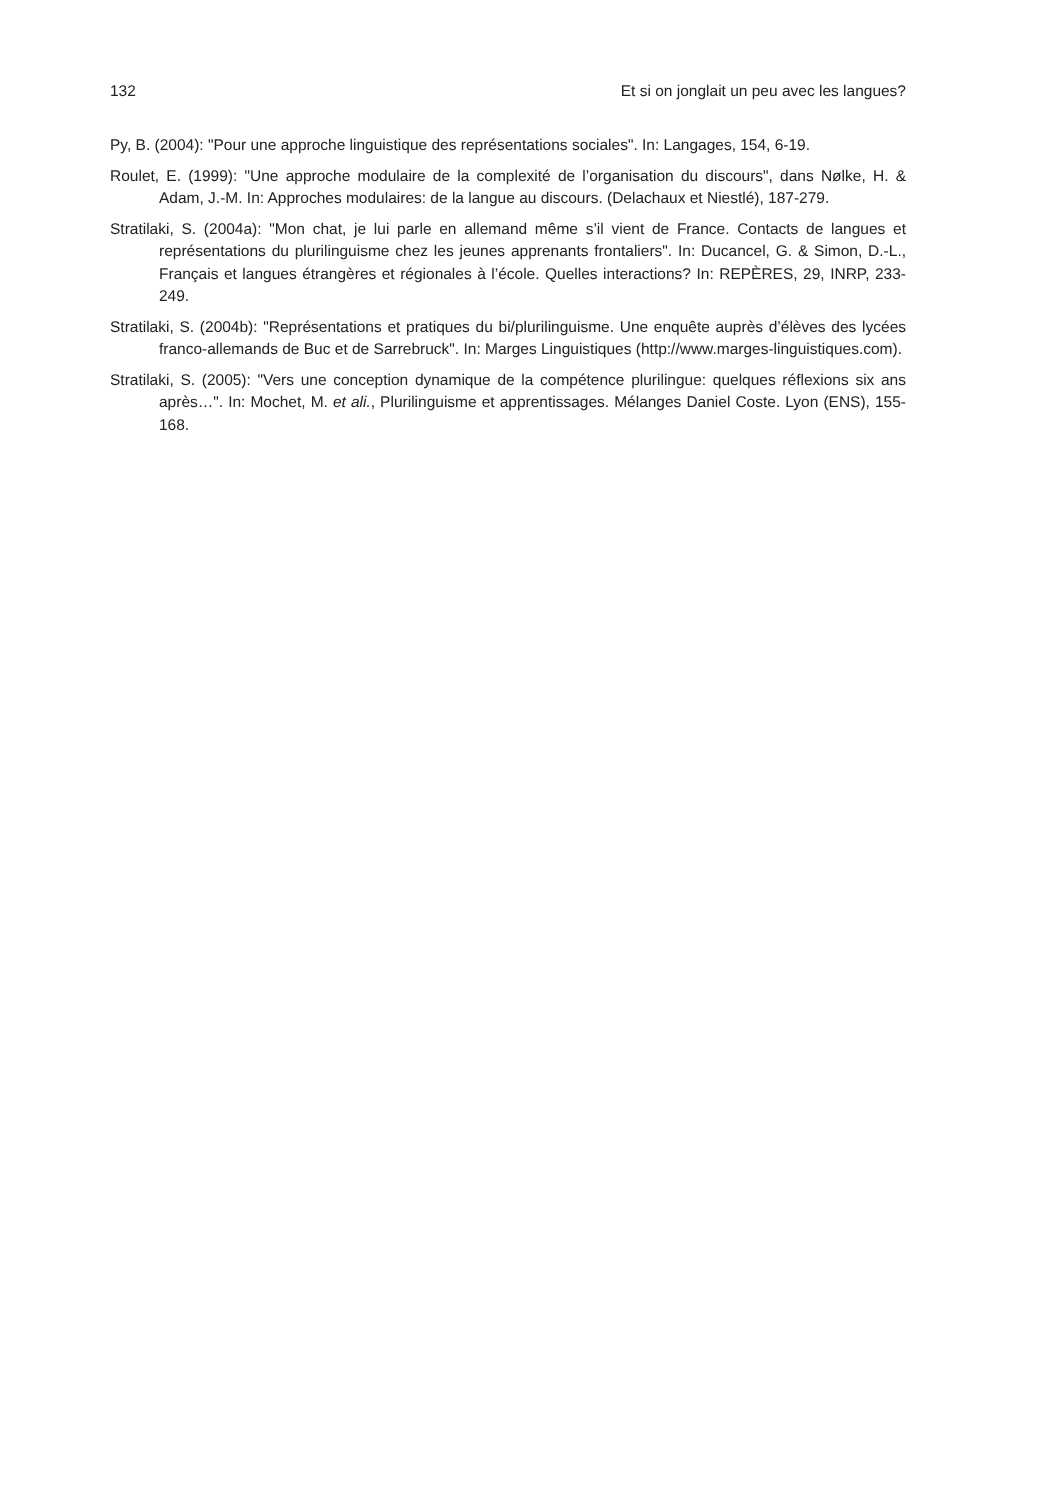132 Et si on jonglait un peu avec les langues?
Py, B. (2004): "Pour une approche linguistique des représentations sociales". In: Langages, 154, 6-19.
Roulet, E. (1999): "Une approche modulaire de la complexité de l’organisation du discours", dans Nølke, H. & Adam, J.-M. In: Approches modulaires: de la langue au discours. (Delachaux et Niestlé), 187-279.
Stratilaki, S. (2004a): "Mon chat, je lui parle en allemand même s’il vient de France. Contacts de langues et représentations du plurilinguisme chez les jeunes apprenants frontaliers". In: Ducancel, G. & Simon, D.-L., Français et langues étrangères et régionales à l’école. Quelles interactions? In: REPÈRES, 29, INRP, 233-249.
Stratilaki, S. (2004b): "Représentations et pratiques du bi/plurilinguisme. Une enquête auprès d’élèves des lycées franco-allemands de Buc et de Sarrebruck". In: Marges Linguistiques (http://www.marges-linguistiques.com).
Stratilaki, S. (2005): "Vers une conception dynamique de la compétence plurilingue: quelques réflexions six ans après…". In: Mochet, M. et ali., Plurilinguisme et apprentissages. Mélanges Daniel Coste. Lyon (ENS), 155-168.